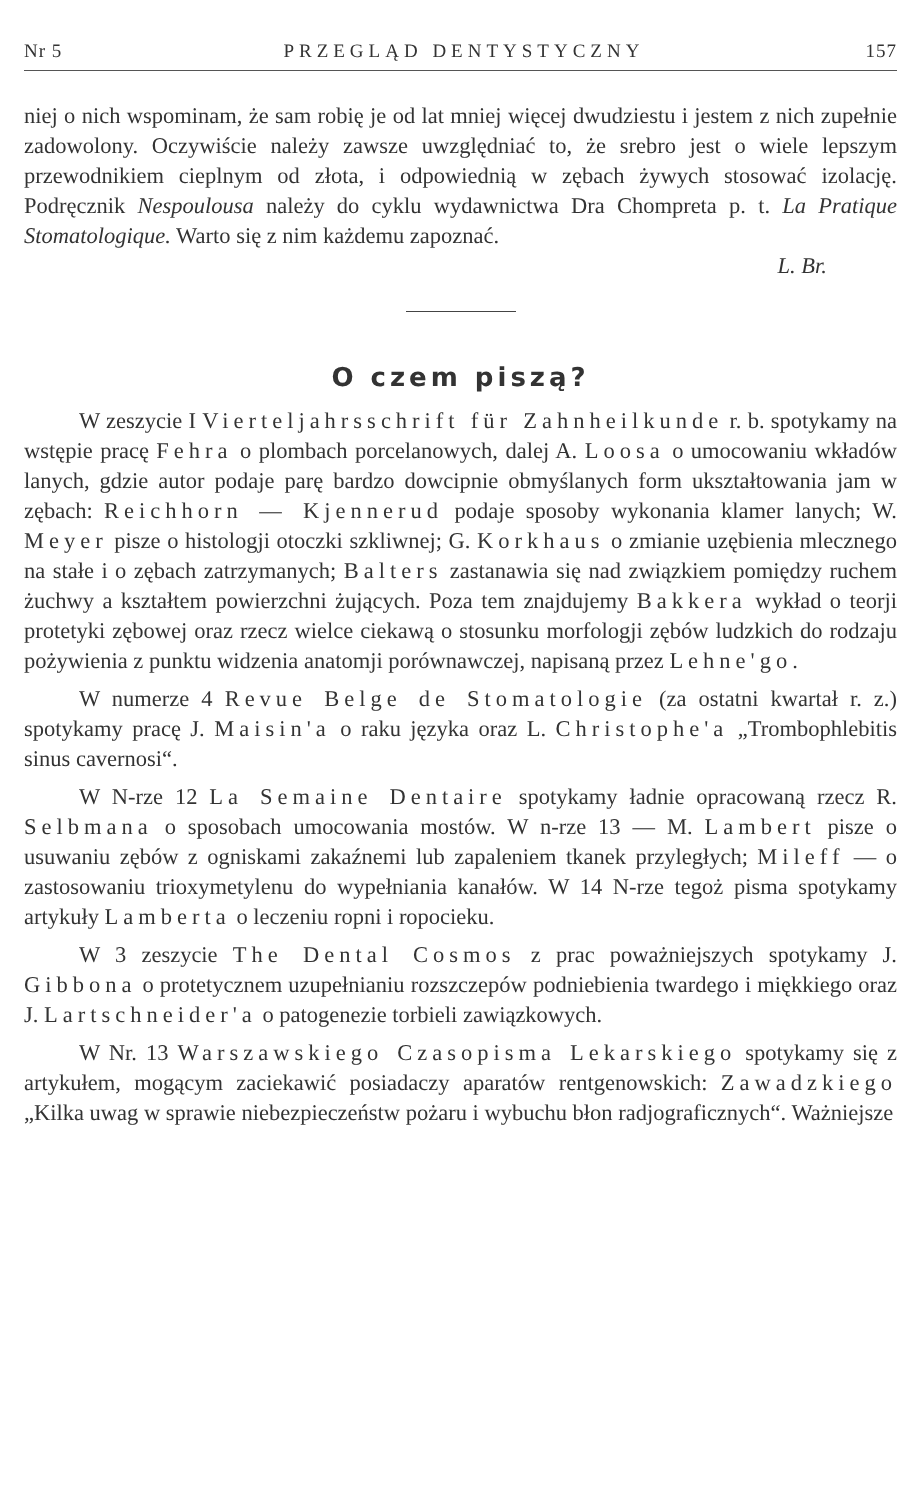Nr 5 PRZEGLĄD DENTYSTYCZNY 157
niej o nich wspominam, że sam robię je od lat mniej więcej dwudziestu i jestem z nich zupełnie zadowolony. Oczywiście należy zawsze uwzględniać to, że srebro jest o wiele lepszym przewodnikiem cieplnym od złota, i odpowiednią w zębach żywych stosować izolację. Podręcznik Nespoulousa należy do cyklu wydawnictwa Dra Chompreta p. t. La Pratique Stomatologique. Warto się z nim każdemu zapoznać.
L. Br.
O czem piszą?
W zeszycie I Vierteljahrsschrift für Zahnheilkunde r. b. spotykamy na wstępie pracę Fehra o plombach porcelanowych, dalej A. Loosa o umocowaniu wkładów lanych, gdzie autor podaje parę bardzo dowcipnie obmyślanych form ukształtowania jam w zębach: Reichhorn — Kjennerud podaje sposoby wykonania klamer lanych; W. Meyer pisze o histologji otoczki szkliwnej; G. Korkhaus o zmianie uzębienia mlecznego na stałe i o zębach zatrzymanych; Balters zastanawia się nad związkiem pomiędzy ruchem żuchwy a kształtem powierzchni żujących. Poza tem znajdujemy Bakkera wykład o teorji protetyki zębowej oraz rzecz wielce ciekawą o stosunku morfologji zębów ludzkich do rodzaju pożywienia z punktu widzenia anatomji porównawczej, napisaną przez Lehne'go.
W numerze 4 Revue Belge de Stomatologie (za ostatni kwartał r. z.) spotykamy pracę J. Maisin'a o raku języka oraz L. Christophe'a „Trombophlebitis sinus cavernosi“.
W N-rze 12 La Semaine Dentaire spotykamy ładnie opracowaną rzecz R. Selbmana o sposobach umocowania mostów. W n-rze 13 — M. Lambert pisze o usuwaniu zębów z ogniskami zakaźnemi lub zapaleniem tkanek przyległych; Mileff — o zastosowaniu trioxymetylenu do wypełniania kanałów. W 14 N-rze tegoż pisma spotykamy artykuły Lamberta o leczeniu ropni i ropocieku.
W 3 zeszycie The Dental Cosmos z prac poważniejszych spotykamy J. Gibbona o protetycznem uzupełnianiu rozszczepów podniebienia twardego i miękkiego oraz J. Lartschneider'a o patogenezie torbieli zawiązkowych.
W Nr. 13 Warszawskiego Czasopisma Lekarskiego spotykamy się z artykułem, mogącym zaciekawić posiadaczy aparatów rentgenowskich: Zawadzkiego „Kilka uwag w sprawie niebezpieczeństw pożaru i wybuchu błon radjograficznych“. Ważniejsze